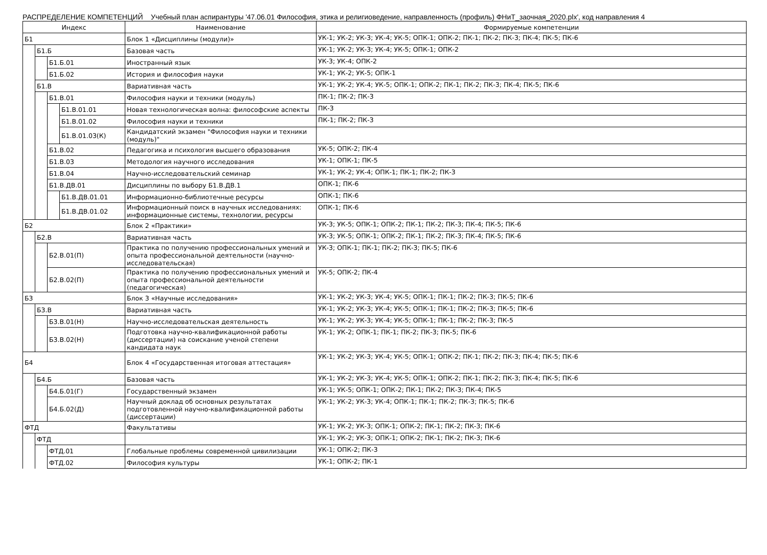РАСПРЕДЕЛЕНИЕ КОМПЕТЕНЦИЙ Учебный план аспирантуры '47.06.01 Философия, этика и религиоведение, направленность (профиль) ФНиТ_заочная_2020.plx', код направления 4
| Индекс | | | | Наименование | Формируемые компетенции |
| --- | --- | --- | --- | --- | --- |
| Б1 | | | | Блок 1 «Дисциплины (модули)» | УК-1; УК-2; УК-3; УК-4; УК-5; ОПК-1; ОПК-2; ПК-1; ПК-2; ПК-3; ПК-4; ПК-5; ПК-6 |
| | Б1.Б | | | Базовая часть | УК-1; УК-2; УК-3; УК-4; УК-5; ОПК-1; ОПК-2 |
| | | Б1.Б.01 | | Иностранный язык | УК-3; УК-4; ОПК-2 |
| | | Б1.Б.02 | | История и философия науки | УК-1; УК-2; УК-5; ОПК-1 |
| | Б1.В | | | Вариативная часть | УК-1; УК-2; УК-4; УК-5; ОПК-1; ОПК-2; ПК-1; ПК-2; ПК-3; ПК-4; ПК-5; ПК-6 |
| | | Б1.В.01 | | Философия науки и техники (модуль) | ПК-1; ПК-2; ПК-3 |
| | | | Б1.В.01.01 | Новая технологическая волна: философские аспекты | ПК-3 |
| | | | Б1.В.01.02 | Философия науки и техники | ПК-1; ПК-2; ПК-3 |
| | | | Б1.В.01.03(К) | Кандидатский экзамен "Философия науки и техники (модуль)" | |
| | | Б1.В.02 | | Педагогика и психология высшего образования | УК-5; ОПК-2; ПК-4 |
| | | Б1.В.03 | | Методология научного исследования | УК-1; ОПК-1; ПК-5 |
| | | Б1.В.04 | | Научно-исследовательский семинар | УК-1; УК-2; УК-4; ОПК-1; ПК-1; ПК-2; ПК-3 |
| | | Б1.В.ДВ.01 | | Дисциплины по выбору Б1.В.ДВ.1 | ОПК-1; ПК-6 |
| | | | Б1.В.ДВ.01.01 | Информационно-библиотечные ресурсы | ОПК-1; ПК-6 |
| | | | Б1.В.ДВ.01.02 | Информационный поиск в научных исследованиях: информационные системы, технологии, ресурсы | ОПК-1; ПК-6 |
| Б2 | | | | Блок 2 «Практики» | УК-3; УК-5; ОПК-1; ОПК-2; ПК-1; ПК-2; ПК-3; ПК-4; ПК-5; ПК-6 |
| | Б2.В | | | Вариативная часть | УК-3; УК-5; ОПК-1; ОПК-2; ПК-1; ПК-2; ПК-3; ПК-4; ПК-5; ПК-6 |
| | | Б2.В.01(П) | | Практика по получению профессиональных умений и опыта профессиональной деятельности (научно-исследовательская) | УК-3; ОПК-1; ПК-1; ПК-2; ПК-3; ПК-5; ПК-6 |
| | | Б2.В.02(П) | | Практика по получению профессиональных умений и опыта профессиональной деятельности (педагогическая) | УК-5; ОПК-2; ПК-4 |
| Б3 | | | | Блок 3 «Научные исследования» | УК-1; УК-2; УК-3; УК-4; УК-5; ОПК-1; ПК-1; ПК-2; ПК-3; ПК-5; ПК-6 |
| | Б3.В | | | Вариативная часть | УК-1; УК-2; УК-3; УК-4; УК-5; ОПК-1; ПК-1; ПК-2; ПК-3; ПК-5; ПК-6 |
| | | Б3.В.01(Н) | | Научно-исследовательская деятельность | УК-1; УК-2; УК-3; УК-4; УК-5; ОПК-1; ПК-1; ПК-2; ПК-3; ПК-5 |
| | | Б3.В.02(Н) | | Подготовка научно-квалификационной работы (диссертации) на соискание ученой степени кандидата наук | УК-1; УК-2; ОПК-1; ПК-1; ПК-2; ПК-3; ПК-5; ПК-6 |
| Б4 | | | | Блок 4 «Государственная итоговая аттестация» | УК-1; УК-2; УК-3; УК-4; УК-5; ОПК-1; ОПК-2; ПК-1; ПК-2; ПК-3; ПК-4; ПК-5; ПК-6 |
| | Б4.Б | | | Базовая часть | УК-1; УК-2; УК-3; УК-4; УК-5; ОПК-1; ОПК-2; ПК-1; ПК-2; ПК-3; ПК-4; ПК-5; ПК-6 |
| | | Б4.Б.01(Г) | | Государственный экзамен | УК-1; УК-5; ОПК-1; ОПК-2; ПК-1; ПК-2; ПК-3; ПК-4; ПК-5 |
| | | Б4.Б.02(Д) | | Научный доклад об основных результатах подготовленной научно-квалификационной работы (диссертации) | УК-1; УК-2; УК-3; УК-4; ОПК-1; ПК-1; ПК-2; ПК-3; ПК-5; ПК-6 |
| ФТД | | | | Факультативы | УК-1; УК-2; УК-3; ОПК-1; ОПК-2; ПК-1; ПК-2; ПК-3; ПК-6 |
| | ФТД | | | | УК-1; УК-2; УК-3; ОПК-1; ОПК-2; ПК-1; ПК-2; ПК-3; ПК-6 |
| | | ФТД.01 | | Глобальные проблемы современной цивилизации | УК-1; ОПК-2; ПК-3 |
| | | ФТД.02 | | Философия культуры | УК-1; ОПК-2; ПК-1 |